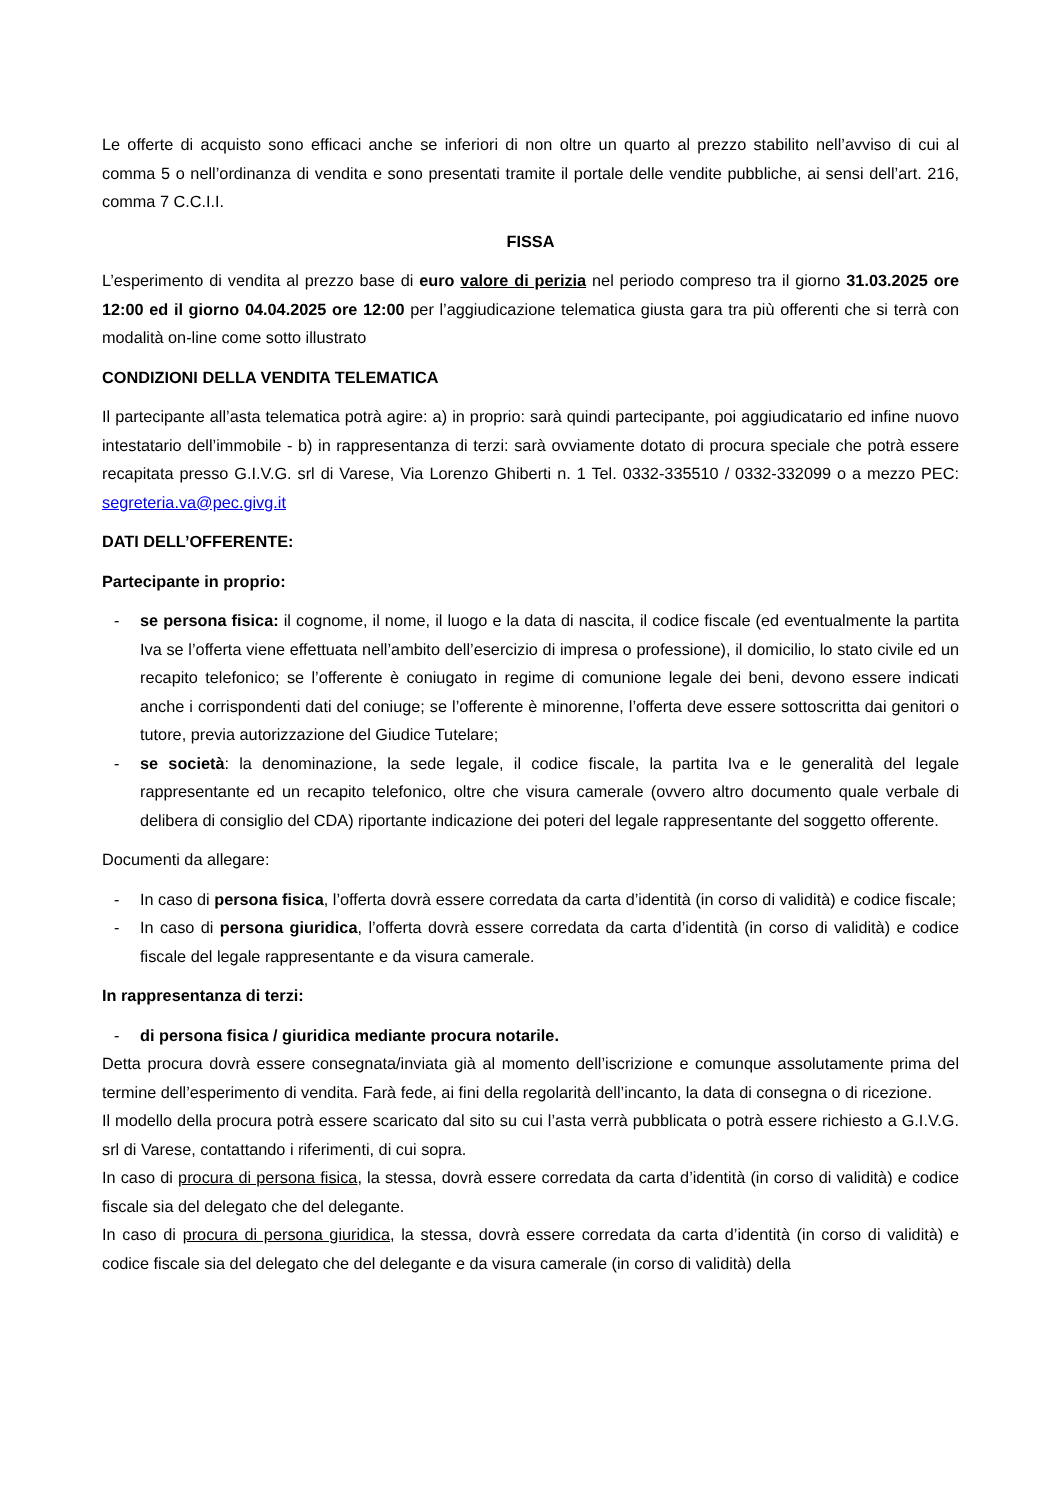Le offerte di acquisto sono efficaci anche se inferiori di non oltre un quarto al prezzo stabilito nell’avviso di cui al comma 5 o nell’ordinanza di vendita e sono presentati tramite il portale delle vendite pubbliche, ai sensi dell’art. 216, comma 7 C.C.I.I.
FISSA
L’esperimento di vendita al prezzo base di euro valore di perizia nel periodo compreso tra il giorno 31.03.2025 ore 12:00 ed il giorno 04.04.2025 ore 12:00 per l’aggiudicazione telematica giusta gara tra più offerenti che si terrà con modalità on-line come sotto illustrato
CONDIZIONI DELLA VENDITA TELEMATICA
Il partecipante all’asta telematica potrà agire: a) in proprio: sarà quindi partecipante, poi aggiudicatario ed infine nuovo intestatario dell’immobile - b) in rappresentanza di terzi: sarà ovviamente dotato di procura speciale che potrà essere recapitata presso G.I.V.G. srl di Varese, Via Lorenzo Ghiberti n. 1 Tel. 0332-335510 / 0332-332099 o a mezzo PEC: segreteria.va@pec.givg.it
DATI DELL’OFFERENTE:
Partecipante in proprio:
- se persona fisica: il cognome, il nome, il luogo e la data di nascita, il codice fiscale (ed eventualmente la partita Iva se l’offerta viene effettuata nell’ambito dell’esercizio di impresa o professione), il domicilio, lo stato civile ed un recapito telefonico; se l’offerente è coniugato in regime di comunione legale dei beni, devono essere indicati anche i corrispondenti dati del coniuge; se l’offerente è minorenne, l’offerta deve essere sottoscritta dai genitori o tutore, previa autorizzazione del Giudice Tutelare;
- se società: la denominazione, la sede legale, il codice fiscale, la partita Iva e le generalità del legale rappresentante ed un recapito telefonico, oltre che visura camerale (ovvero altro documento quale verbale di delibera di consiglio del CDA) riportante indicazione dei poteri del legale rappresentante del soggetto offerente.
Documenti da allegare:
- In caso di persona fisica, l’offerta dovrà essere corredata da carta d’identità (in corso di validità) e codice fiscale;
- In caso di persona giuridica, l’offerta dovrà essere corredata da carta d’identità (in corso di validità) e codice fiscale del legale rappresentante e da visura camerale.
In rappresentanza di terzi:
- di persona fisica / giuridica mediante procura notarile.
Detta procura dovrà essere consegnata/inviata già al momento dell’iscrizione e comunque assolutamente prima del termine dell’esperimento di vendita. Farà fede, ai fini della regolarità dell’incanto, la data di consegna o di ricezione.
Il modello della procura potrà essere scaricato dal sito su cui l’asta verrà pubblicata o potrà essere richiesto a G.I.V.G. srl di Varese, contattando i riferimenti, di cui sopra.
In caso di procura di persona fisica, la stessa, dovrà essere corredata da carta d’identità (in corso di validità) e codice fiscale sia del delegato che del delegante.
In caso di procura di persona giuridica, la stessa, dovrà essere corredata da carta d’identità (in corso di validità) e codice fiscale sia del delegato che del delegante e da visura camerale (in corso di validità) della